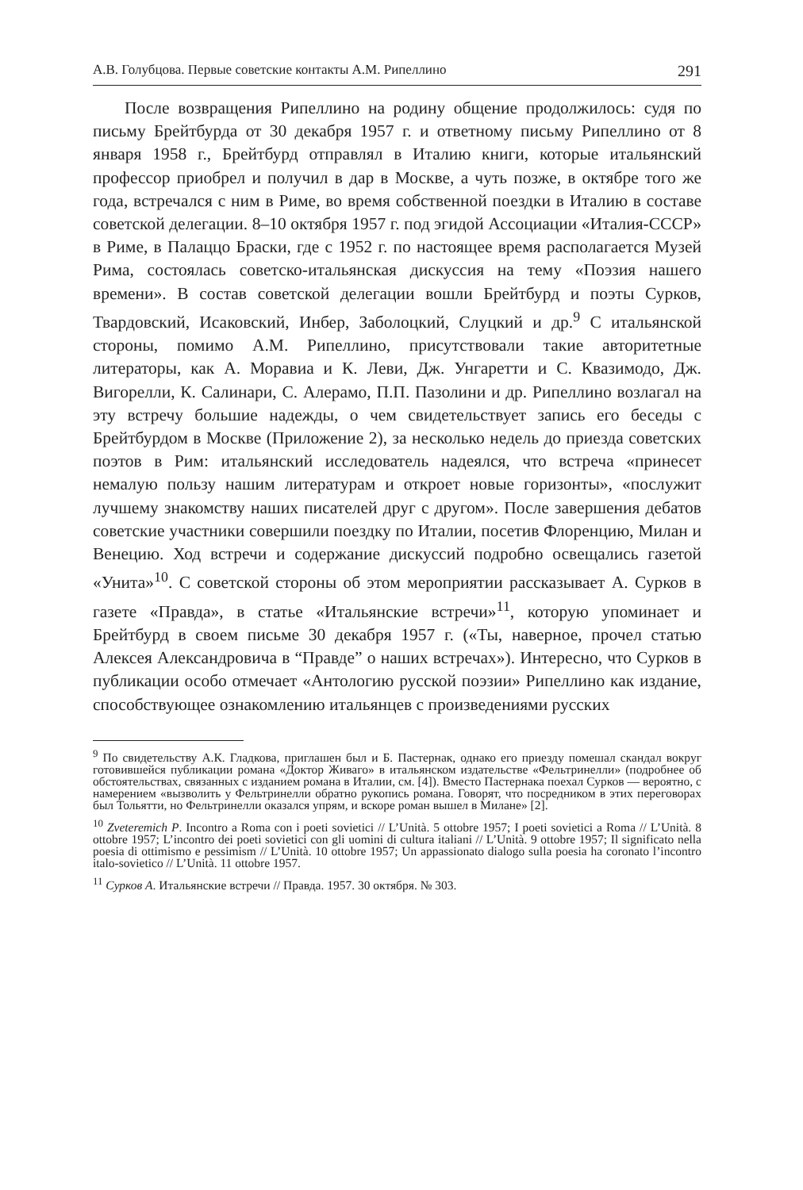А.В. Голубцова. Первые советские контакты А.М. Рипеллино 291
После возвращения Рипеллино на родину общение продолжилось: судя по письму Брейтбурда от 30 декабря 1957 г. и ответному письму Рипеллино от 8 января 1958 г., Брейтбурд отправлял в Италию книги, которые итальянский профессор приобрел и получил в дар в Москве, а чуть позже, в октябре того же года, встречался с ним в Риме, во время собственной поездки в Италию в составе советской делегации. 8–10 октября 1957 г. под эгидой Ассоциации «Италия-СССР» в Риме, в Палаццо Браски, где с 1952 г. по настоящее время располагается Музей Рима, состоялась советско-итальянская дискуссия на тему «Поэзия нашего времени». В состав советской делегации вошли Брейтбурд и поэты Сурков, Твардовский, Исаковский, Инбер, Заболоцкий, Слуцкий и др.<sup>9</sup> С итальянской стороны, помимо А.М. Рипеллино, присутствовали такие авторитетные литераторы, как А. Моравиа и К. Леви, Дж. Унгаретти и С. Квазимодо, Дж. Вигорелли, К. Салинари, С. Алерамо, П.П. Пазолини и др. Рипеллино возлагал на эту встречу большие надежды, о чем свидетельствует запись его беседы с Брейтбурдом в Москве (Приложение 2), за несколько недель до приезда советских поэтов в Рим: итальянский исследователь надеялся, что встреча «принесет немалую пользу нашим литературам и откроет новые горизонты», «послужит лучшему знакомству наших писателей друг с другом». После завершения дебатов советские участники совершили поездку по Италии, посетив Флоренцию, Милан и Венецию. Ход встречи и содержание дискуссий подробно освещались газетой «Унита»<sup>10</sup>. С советской стороны об этом мероприятии рассказывает А. Сурков в газете «Правда», в статье «Итальянские встречи»<sup>11</sup>, которую упоминает и Брейтбурд в своем письме 30 декабря 1957 г. («Ты, наверное, прочел статью Алексея Александровича в “Правде” о наших встречах»). Интересно, что Сурков в публикации особо отмечает «Антологию русской поэзии» Рипеллино как издание, способствующее ознакомлению итальянцев с произведениями русских
<sup>9</sup> По свидетельству А.К. Гладкова, приглашен был и Б. Пастернак, однако его приезду помешал скандал вокруг готовившейся публикации романа «Доктор Живаго» в итальянском издательстве «Фельтринелли» (подробнее об обстоятельствах, связанных с изданием романа в Италии, см. [4]). Вместо Пастернака поехал Сурков — вероятно, с намерением «вызволить у Фельтринелли обратно рукопись романа. Говорят, что посредником в этих переговорах был Тольятти, но Фельтринелли оказался упрям, и вскоре роман вышел в Милане» [2].
<sup>10</sup> Zveteremich P. Incontro a Roma con i poeti sovietici // L’Unità. 5 ottobre 1957; I poeti sovietici a Roma // L’Unità. 8 ottobre 1957; L’incontro dei poeti sovietici con gli uomini di cultura italiani // L’Unità. 9 ottobre 1957; Il significato nella poesia di ottimismo e pessimism // L’Unità. 10 ottobre 1957; Un appassionato dialogo sulla poesia ha coronato l’incontro italo-sovietico // L’Unità. 11 ottobre 1957.
<sup>11</sup> Сурков А. Итальянские встречи // Правда. 1957. 30 октября. № 303.